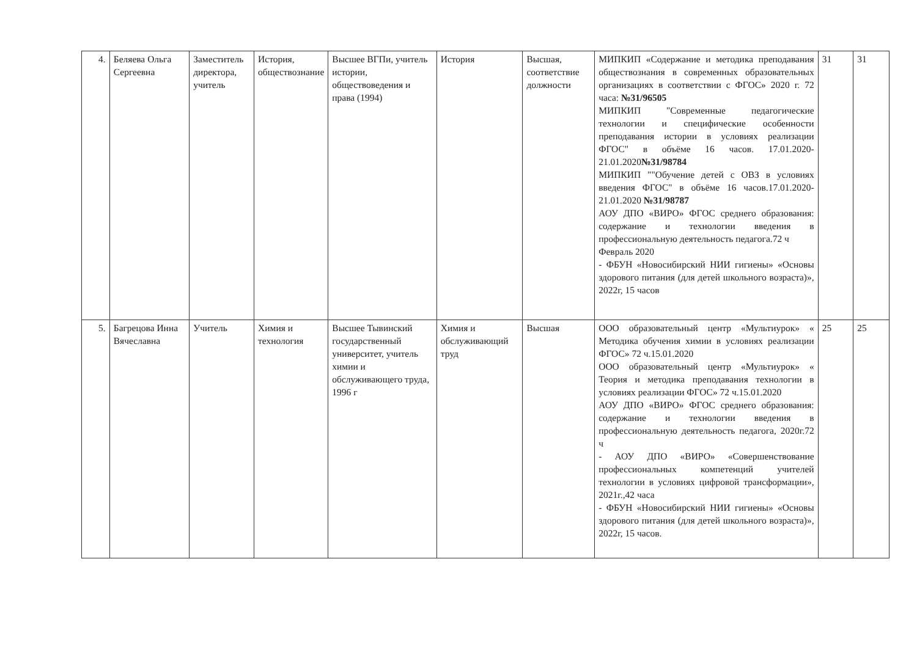| 4. | Беляева Ольга Сергеевна | Заместитель директора, учитель | История, обществознание | Высшее ВГПи, учитель истории, обществоведения и права (1994) | История | Высшая, соответствие должности | МИПКИП «Содержание и методика преподавания обществознания в современных образовательных организациях в соответствии с ФГОС» 2020 г. 72 часа: №31/96505 МИПКИП "Современные педагогические технологии и специфические особенности преподавания истории в условиях реализации ФГОС" в объёме 16 часов. 17.01.2020-21.01.2020 №31/98784 МИПКИП ""Обучение детей с ОВЗ в условиях введения ФГОС" в объёме 16 часов.17.01.2020-21.01.2020 №31/98787 АОУ ДПО «ВИРО» ФГОС среднего образования: содержание и технологии введения в профессиональную деятельность педагога.72 ч Февраль 2020 - ФБУН «Новосибирский НИИ гигиены» «Основы здорового питания (для детей школьного возраста)», 2022г, 15 часов | 31 | 31 |
| 5. | Багрецова Инна Вячеславна | Учитель | Химия и технология | Высшее Тывинский государственный университет, учитель химии и обслуживающего труда, 1996 г | Химия и обслуживающий труд | Высшая | ООО образовательный центр «Мультиурок» « Методика обучения химии в условиях реализации ФГОС» 72 ч.15.01.2020 ООО образовательный центр «Мультиурок» « Теория и методика преподавания технологии в условиях реализации ФГОС» 72 ч.15.01.2020 АОУ ДПО «ВИРО» ФГОС среднего образования: содержание и технологии введения в профессиональную деятельность педагога, 2020г.72 ч - АОУ ДПО «ВИРО» «Совершенствование профессиональных компетенций учителей технологии в условиях цифровой трансформации», 2021г.,42 часа - ФБУН «Новосибирский НИИ гигиены» «Основы здорового питания (для детей школьного возраста)», 2022г, 15 часов. | 25 | 25 |